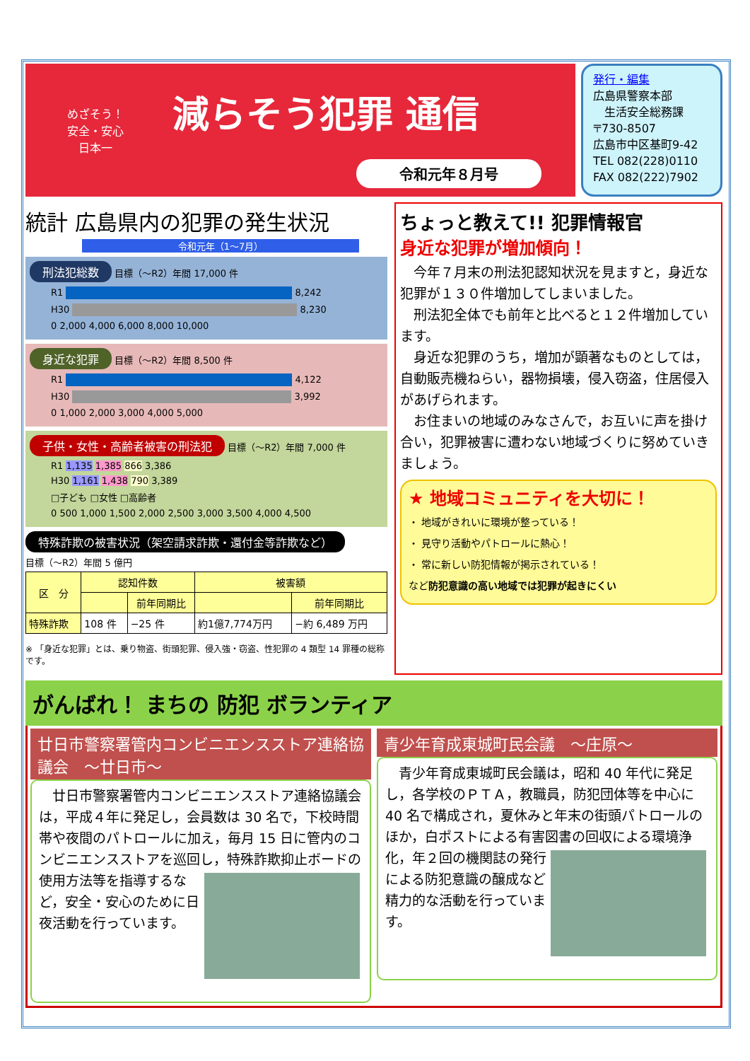めざそう！
安全・安心
日本一
減らそう犯罪 通信
令和元年８月号
発行・編集
広島県警察本部
　生活安全総務課
〒730-8507
広島市中区基町9-42
TEL 082(228)0110
FAX 082(222)7902
統計 広島県内の犯罪の発生状況
令和元年（1～7月）
刑法犯総数 目標（～R2）年間 17,000 件
R1 8,242
H30 8,230
0 2,000 4,000 6,000 8,000 10,000
身近な犯罪 目標（～R2）年間 8,500 件
R1 4,122
H30 3,992
0 1,000 2,000 3,000 4,000 5,000
子供・女性・高齢者被害の刑法犯 目標（～R2）年間 7,000 件
R1 1,135 1,385 866 3,386
H30 1,161 1,438 790 3,389
□子ども □女性 □高齢者
0 500 1,000 1,500 2,000 2,500 3,000 3,500 4,000 4,500
特殊詐欺の被害状況（架空請求詐欺・還付金等詐欺など）
目標（～R2）年間 5 億円
| 区 分 | 認知件数 | | 被害額 | |
| --- | --- | --- | --- | --- |
| | | 前年同期比 | | 前年同期比 |
| 特殊詐欺 | 108 件 | −25 件 | 約1億7,774万円 | −約 6,489 万円 |
※ 「身近な犯罪」とは、乗り物盗、街頭犯罪、侵入強・窃盗、性犯罪の 4 類型 14 罪種の総称です。
ちょっと教えて!! 犯罪情報官
身近な犯罪が増加傾向！
　今年７月末の刑法犯認知状況を見ますと，身近な犯罪が１３０件増加してしまいました。
　刑法犯全体でも前年と比べると１２件増加しています。
　身近な犯罪のうち，増加が顕著なものとしては，自動販売機ねらい，器物損壊，侵入窃盗，住居侵入があげられます。
　お住まいの地域のみなさんで，お互いに声を掛け合い，犯罪被害に遭わない地域づくりに努めていきましょう。
★ 地域コミュニティを大切に！
・ 地域がきれいに環境が整っている！
・ 見守り活動やパトロールに熱心！
・ 常に新しい防犯情報が掲示されている！
など防犯意識の高い地域では犯罪が起きにくい
がんばれ！ まちの 防犯 ボランティア
廿日市警察署管内コンビニエンスストア連絡協議会　～廿日市～
　廿日市警察署管内コンビニエンスストア連絡協議会は，平成４年に発足し，会員数は 30 名で，下校時間帯や夜間のパトロールに加え，毎月 15 日に管内のコンビニエンスストアを巡回し，特殊詐欺抑止ボードの使
用方法等を指導するなど，安全・安心のために日夜活動を行っています。
青少年育成東城町民会議　～庄原～
　青少年育成東城町民会議は，昭和 40 年代に発足し，各学校のＰＴＡ，教職員，防犯団体等を中心に 40 名で構成され，夏休みと年末の街頭パトロールのほか，白ポストによる有害図書の回収による環境浄化，年２
回の機関誌の発行による防犯意識の醸成など精力的な活動を行っています。